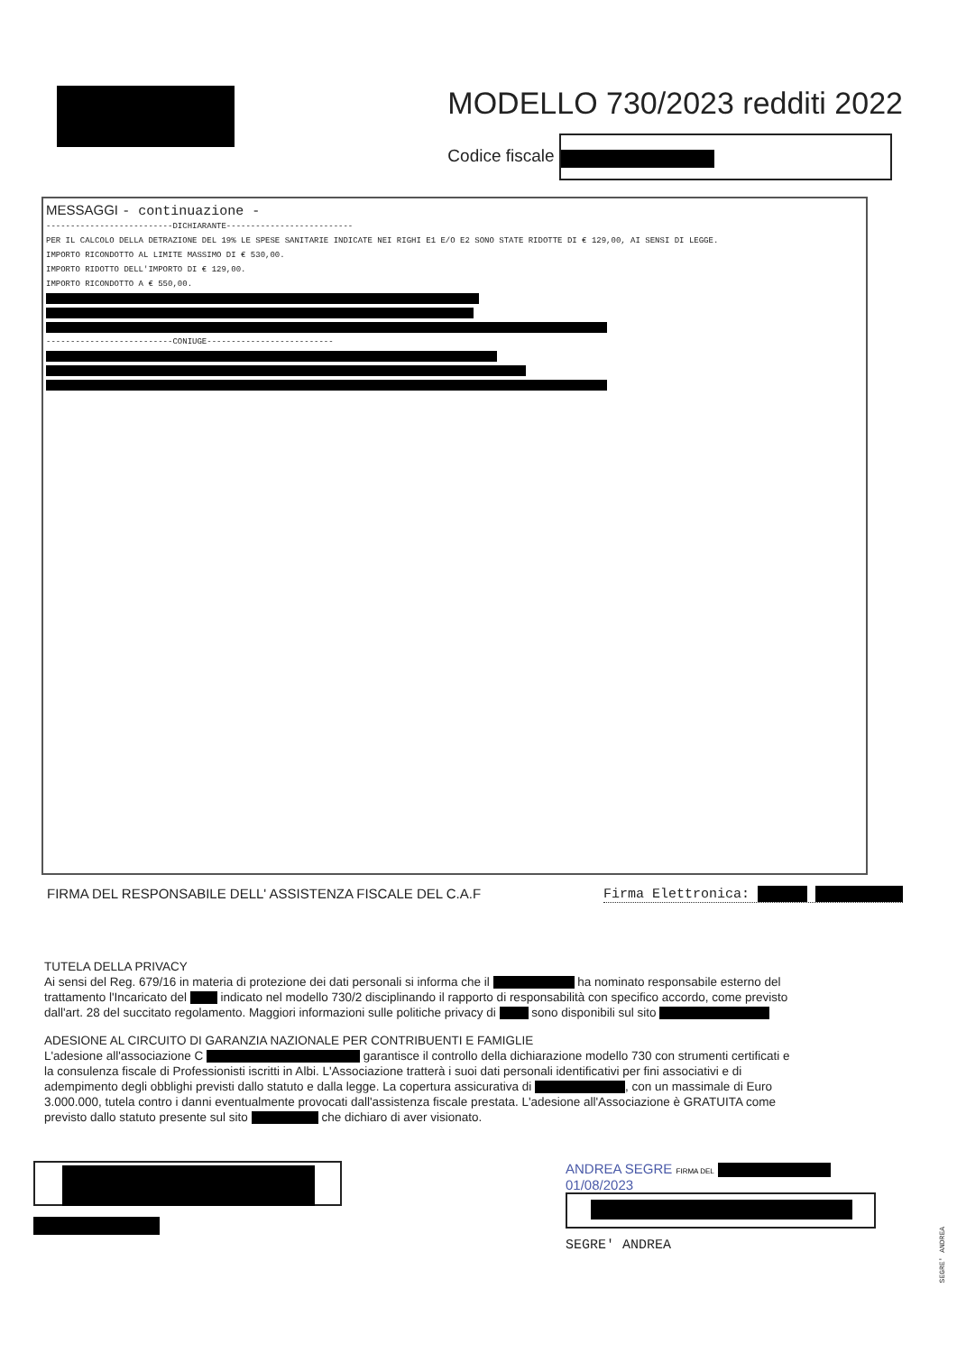MODELLO 730/2023 redditi 2022
Codice fiscale
MESSAGGI - continuazione -
--------------------------DICHIARANTE--------------------------
PER IL CALCOLO DELLA DETRAZIONE DEL 19% LE SPESE SANITARIE INDICATE NEI RIGHI E1 E/O E2 SONO STATE RIDOTTE DI € 129,00, AI SENSI DI LEGGE.
IMPORTO RICONDOTTO AL LIMITE MASSIMO DI € 530,00.
IMPORTO RIDOTTO DELL'IMPORTO DI € 129,00.
IMPORTO RICONDOTTO A € 550,00.
--------------------------CONIUGE--------------------------
FIRMA DEL RESPONSABILE DELL' ASSISTENZA FISCALE DEL C.A.F Firma Elettronica:
TUTELA DELLA PRIVACY
Ai sensi del Reg. 679/16 in materia di protezione dei dati personali si informa che il ha nominato responsabile esterno del trattamento l'Incaricato del indicato nel modello 730/2 disciplinando il rapporto di responsabilità con specifico accordo, come previsto dall'art. 28 del succitato regolamento. Maggiori informazioni sulle politiche privacy di sono disponibili sul sito
ADESIONE AL CIRCUITO DI GARANZIA NAZIONALE PER CONTRIBUENTI E FAMIGLIE
L'adesione all'associazione C garantisce il controllo della dichiarazione modello 730 con strumenti certificati e la consulenza fiscale di Professionisti iscritti in Albi. L'Associazione tratterà i suoi dati personali identificativi per fini associativi e di adempimento degli obblighi previsti dallo statuto e dalla legge. La copertura assicurativa di , con un massimale di Euro 3.000.000, tutela contro i danni eventualmente provocati dall'assistenza fiscale prestata. L'adesione all'Associazione è GRATUITA come previsto dallo statuto presente sul sito che dichiaro di aver visionato.
ANDREA SEGRE FIRMA DEL
01/08/2023
SEGRE' ANDREA
SEGRE' ANDREA